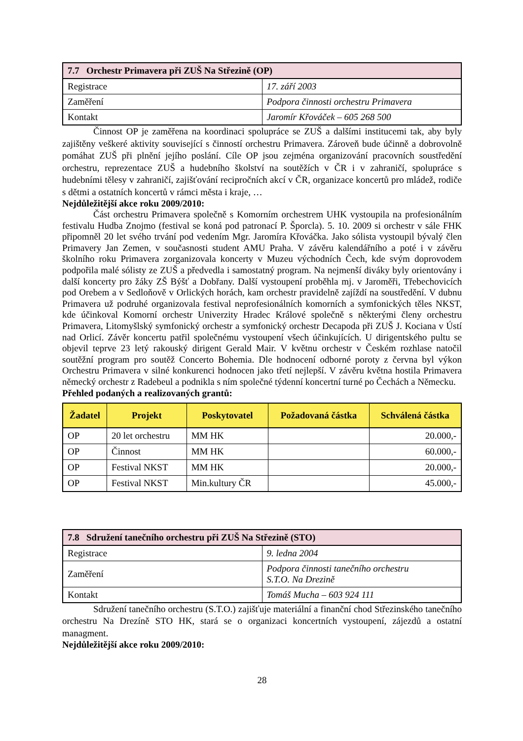| 7.7 Orchestr Primavera při ZUŠ Na Střezině (OP) | |
| Registrace | 17. září 2003 |
| Zaměření | Podpora činnosti orchestru Primavera |
| Kontakt | Jaromír Křováček – 605 268 500 |
Činnost OP je zaměřena na koordinaci spolupráce se ZUŠ a dalšími institucemi tak, aby byly zajištěny veškeré aktivity související s činností orchestru Primavera. Zároveň bude účinně a dobrovolně pomáhat ZUŠ při plnění jejího poslání. Cíle OP jsou zejména organizování pracovních soustředění orchestru, reprezentace ZUŠ a hudebního školství na soutěžích v ČR i v zahraničí, spolupráce s hudebními tělesy v zahraničí, zajišťování recipročních akcí v ČR, organizace koncertů pro mládež, rodiče s dětmi a ostatních koncertů v rámci města i kraje, …
Nejdůležitější akce roku 2009/2010:
Část orchestru Primavera společně s Komorním orchestrem UHK vystoupila na profesionálním festivalu Hudba Znojmo (festival se koná pod patronací P. Šporcla). 5. 10. 2009 si orchestr v sále FHK připomněl 20 let svého trvání pod vedením Mgr. Jaromíra Křováčka. Jako sólista vystoupil bývalý člen Primavery Jan Zemen, v současnosti student AMU Praha. V závěru kalendářního a poté i v závěru školního roku Primavera zorganizovala koncerty v Muzeu východních Čech, kde svým doprovodem podpořila malé sólisty ze ZUŠ a předvedla i samostatný program. Na nejmenší diváky byly orientovány i další koncerty pro žáky ZŠ Býšť a Dobřany. Další vystoupení proběhla mj. v Jaroměři, Třebechovicích pod Orebem a v Sedloňově v Orlických horách, kam orchestr pravidelně zajíždí na soustředění. V dubnu Primavera už podruhé organizovala festival neprofesionálních komorních a symfonických těles NKST, kde účinkoval Komorní orchestr Univerzity Hradec Králové společně s některými členy orchestru Primavera, Litomyšlský symfonický orchestr a symfonický orchestr Decapoda při ZUŠ J. Kociana v Ústí nad Orlicí. Závěr koncertu patřil společnému vystoupení všech účinkujících. U dirigentského pultu se objevil teprve 23 letý rakouský dirigent Gerald Mair. V květnu orchestr v Českém rozhlase natočil soutěžní program pro soutěž Concerto Bohemia. Dle hodnocení odborné poroty z června byl výkon Orchestru Primavera v silné konkurenci hodnocen jako třetí nejlepší. V závěru května hostila Primavera německý orchestr z Radebeul a podnikla s ním společné týdenní koncertní turné po Čechách a Německu.
Přehled podaných a realizovaných grantů:
| Žadatel | Projekt | Poskytovatel | Požadovaná částka | Schválená částka |
| --- | --- | --- | --- | --- |
| OP | 20 let orchestru | MM HK | | 20.000,- |
| OP | Činnost | MM HK | | 60.000,- |
| OP | Festival NKST | MM HK | | 20.000,- |
| OP | Festival NKST | Min.kultury ČR | | 45.000,- |
| 7.8 Sdružení tanečního orchestru při ZUŠ Na Střezině (STO) | |
| Registrace | 9. ledna 2004 |
| Zaměření | Podpora činnosti tanečního orchestru S.T.O. Na Drezině |
| Kontakt | Tomáš Mucha – 603 924 111 |
Sdružení tanečního orchestru (S.T.O.) zajišťuje materiální a finanční chod Střezinského tanečního orchestru Na Drezíně STO HK, stará se o organizaci koncertních vystoupení, zájezdů a ostatní managment.
Nejdůležitější akce roku 2009/2010:
28